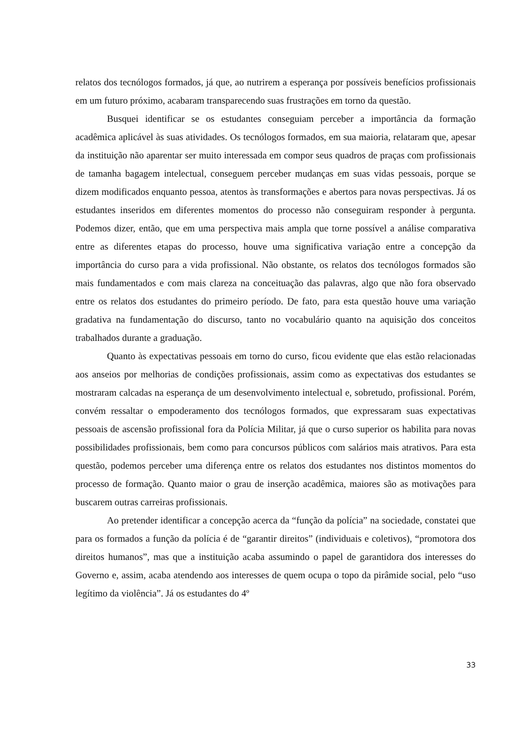relatos dos tecnólogos formados, já que, ao nutrirem a esperança por possíveis benefícios profissionais em um futuro próximo, acabaram transparecendo suas frustrações em torno da questão.
Busquei identificar se os estudantes conseguiam perceber a importância da formação acadêmica aplicável às suas atividades. Os tecnólogos formados, em sua maioria, relataram que, apesar da instituição não aparentar ser muito interessada em compor seus quadros de praças com profissionais de tamanha bagagem intelectual, conseguem perceber mudanças em suas vidas pessoais, porque se dizem modificados enquanto pessoa, atentos às transformações e abertos para novas perspectivas. Já os estudantes inseridos em diferentes momentos do processo não conseguiram responder à pergunta. Podemos dizer, então, que em uma perspectiva mais ampla que torne possível a análise comparativa entre as diferentes etapas do processo, houve uma significativa variação entre a concepção da importância do curso para a vida profissional. Não obstante, os relatos dos tecnólogos formados são mais fundamentados e com mais clareza na conceituação das palavras, algo que não fora observado entre os relatos dos estudantes do primeiro período. De fato, para esta questão houve uma variação gradativa na fundamentação do discurso, tanto no vocabulário quanto na aquisição dos conceitos trabalhados durante a graduação.
Quanto às expectativas pessoais em torno do curso, ficou evidente que elas estão relacionadas aos anseios por melhorias de condições profissionais, assim como as expectativas dos estudantes se mostraram calcadas na esperança de um desenvolvimento intelectual e, sobretudo, profissional. Porém, convém ressaltar o empoderamento dos tecnólogos formados, que expressaram suas expectativas pessoais de ascensão profissional fora da Polícia Militar, já que o curso superior os habilita para novas possibilidades profissionais, bem como para concursos públicos com salários mais atrativos. Para esta questão, podemos perceber uma diferença entre os relatos dos estudantes nos distintos momentos do processo de formação. Quanto maior o grau de inserção acadêmica, maiores são as motivações para buscarem outras carreiras profissionais.
Ao pretender identificar a concepção acerca da “função da polícia” na sociedade, constatei que para os formados a função da polícia é de “garantir direitos” (individuais e coletivos), “promotora dos direitos humanos”, mas que a instituição acaba assumindo o papel de garantidora dos interesses do Governo e, assim, acaba atendendo aos interesses de quem ocupa o topo da pirâmide social, pelo “uso legítimo da violência”. Já os estudantes do 4º
33